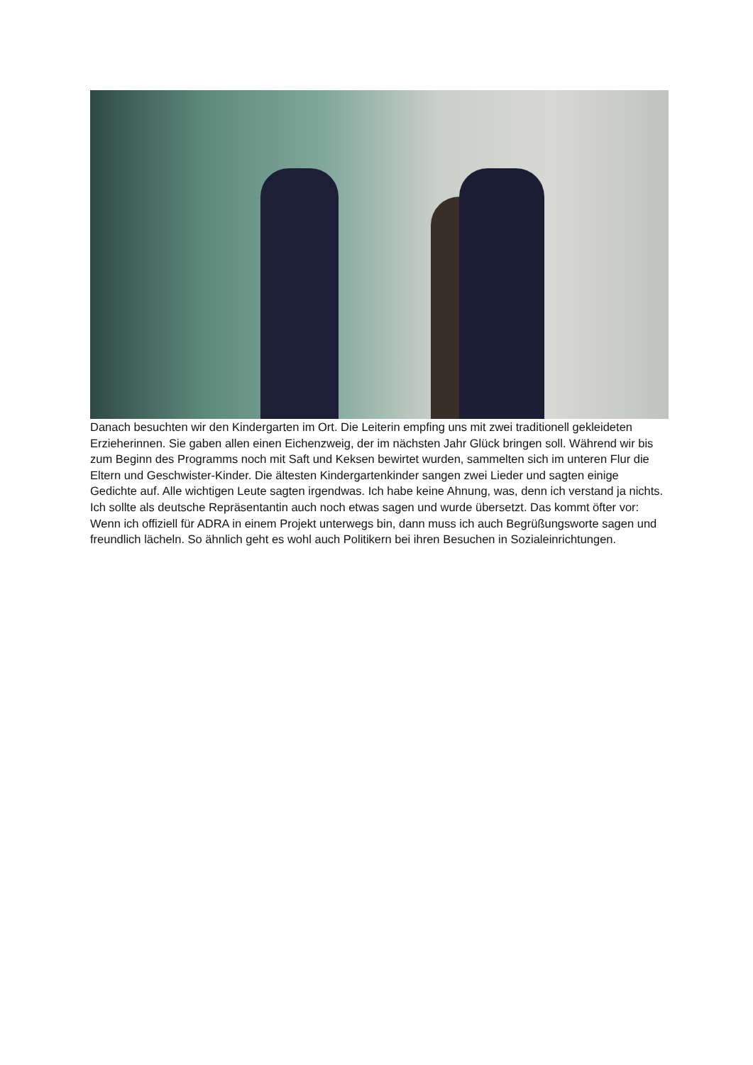Danach besuchten wir den Kindergarten im Ort. Die Leiterin empfing uns mit zwei traditionell gekleideten Erzieherinnen. Sie gaben allen einen Eichenzweig, der im nächsten Jahr Glück bringen soll. Während wir bis zum Beginn des Programms noch mit Saft und Keksen bewirtet wurden, sammelten sich im unteren Flur die Eltern und Geschwister-Kinder. Die ältesten Kindergartenkinder sangen zwei Lieder und sagten einige Gedichte auf. Alle wichtigen Leute sagten irgendwas. Ich habe keine Ahnung, was, denn ich verstand ja nichts. Ich sollte als deutsche Repräsentantin auch noch etwas sagen und wurde übersetzt. Das kommt öfter vor: Wenn ich offiziell für ADRA in einem Projekt unterwegs bin, dann muss ich auch Begrüßungsworte sagen und freundlich lächeln. So ähnlich geht es wohl auch Politikern bei ihren Besuchen in Sozialeinrichtungen.